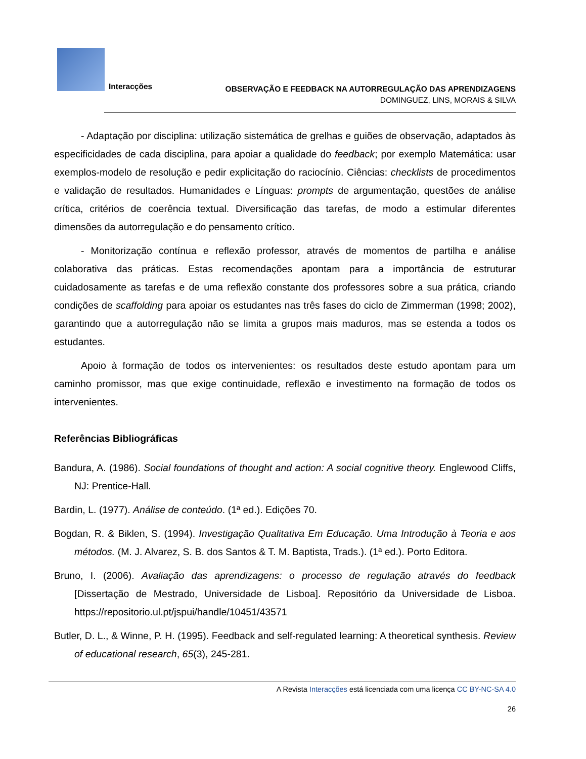Interacções
OBSERVAÇÃO E FEEDBACK NA AUTORREGULAÇÃO DAS APRENDIZAGENS
DOMINGUEZ, LINS, MORAIS & SILVA
- Adaptação por disciplina: utilização sistemática de grelhas e guiões de observação, adaptados às especificidades de cada disciplina, para apoiar a qualidade do feedback; por exemplo Matemática: usar exemplos-modelo de resolução e pedir explicitação do raciocínio. Ciências: checklists de procedimentos e validação de resultados. Humanidades e Línguas: prompts de argumentação, questões de análise crítica, critérios de coerência textual. Diversificação das tarefas, de modo a estimular diferentes dimensões da autorregulação e do pensamento crítico.
- Monitorização contínua e reflexão professor, através de momentos de partilha e análise colaborativa das práticas. Estas recomendações apontam para a importância de estruturar cuidadosamente as tarefas e de uma reflexão constante dos professores sobre a sua prática, criando condições de scaffolding para apoiar os estudantes nas três fases do ciclo de Zimmerman (1998; 2002), garantindo que a autorregulação não se limita a grupos mais maduros, mas se estenda a todos os estudantes.
Apoio à formação de todos os intervenientes: os resultados deste estudo apontam para um caminho promissor, mas que exige continuidade, reflexão e investimento na formação de todos os intervenientes.
Referências Bibliográficas
Bandura, A. (1986). Social foundations of thought and action: A social cognitive theory. Englewood Cliffs, NJ: Prentice-Hall.
Bardin, L. (1977). Análise de conteúdo. (1ª ed.). Edições 70.
Bogdan, R. & Biklen, S. (1994). Investigação Qualitativa Em Educação. Uma Introdução à Teoria e aos métodos. (M. J. Alvarez, S. B. dos Santos & T. M. Baptista, Trads.). (1ª ed.). Porto Editora.
Bruno, I. (2006). Avaliação das aprendizagens: o processo de regulação através do feedback [Dissertação de Mestrado, Universidade de Lisboa]. Repositório da Universidade de Lisboa. https://repositorio.ul.pt/jspui/handle/10451/43571
Butler, D. L., & Winne, P. H. (1995). Feedback and self-regulated learning: A theoretical synthesis. Review of educational research, 65(3), 245-281.
A Revista Interacções está licenciada com uma licença CC BY-NC-SA 4.0
26